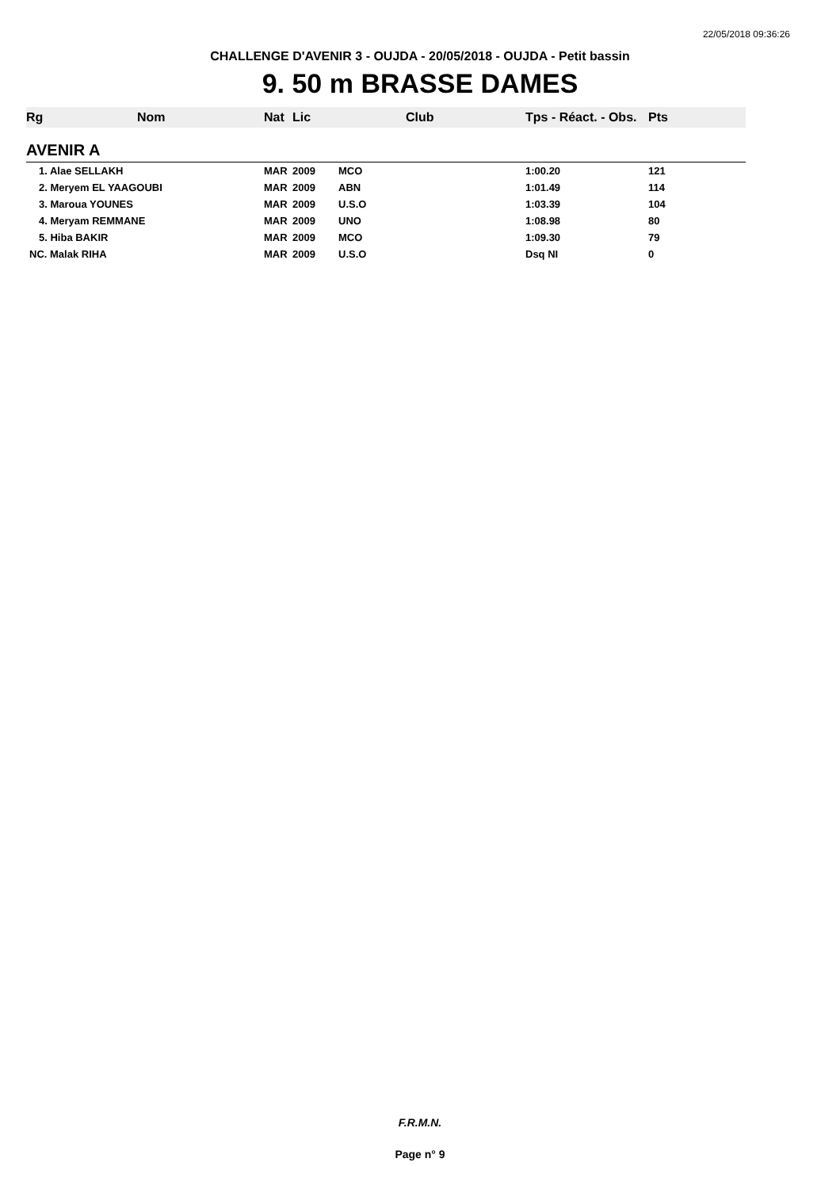22/05/2018 09:36:26
CHALLENGE D'AVENIR 3 - OUJDA - 20/05/2018 - OUJDA - Petit bassin
9. 50 m BRASSE DAMES
| Rg | Nom | Nat | Lic | Club | Tps - Réact. - Obs. | Pts |
| --- | --- | --- | --- | --- | --- | --- |
| AVENIR A | | | | | | |
| 1. Alae SELLAKH | | MAR | 2009 | MCO | 1:00.20 | 121 |
| 2. Meryem EL YAAGOUBI | | MAR | 2009 | ABN | 1:01.49 | 114 |
| 3. Maroua YOUNES | | MAR | 2009 | U.S.O | 1:03.39 | 104 |
| 4. Meryam REMMANE | | MAR | 2009 | UNO | 1:08.98 | 80 |
| 5. Hiba BAKIR | | MAR | 2009 | MCO | 1:09.30 | 79 |
| NC. Malak RIHA | | MAR | 2009 | U.S.O | Dsq NI | 0 |
F.R.M.N.
Page n° 9